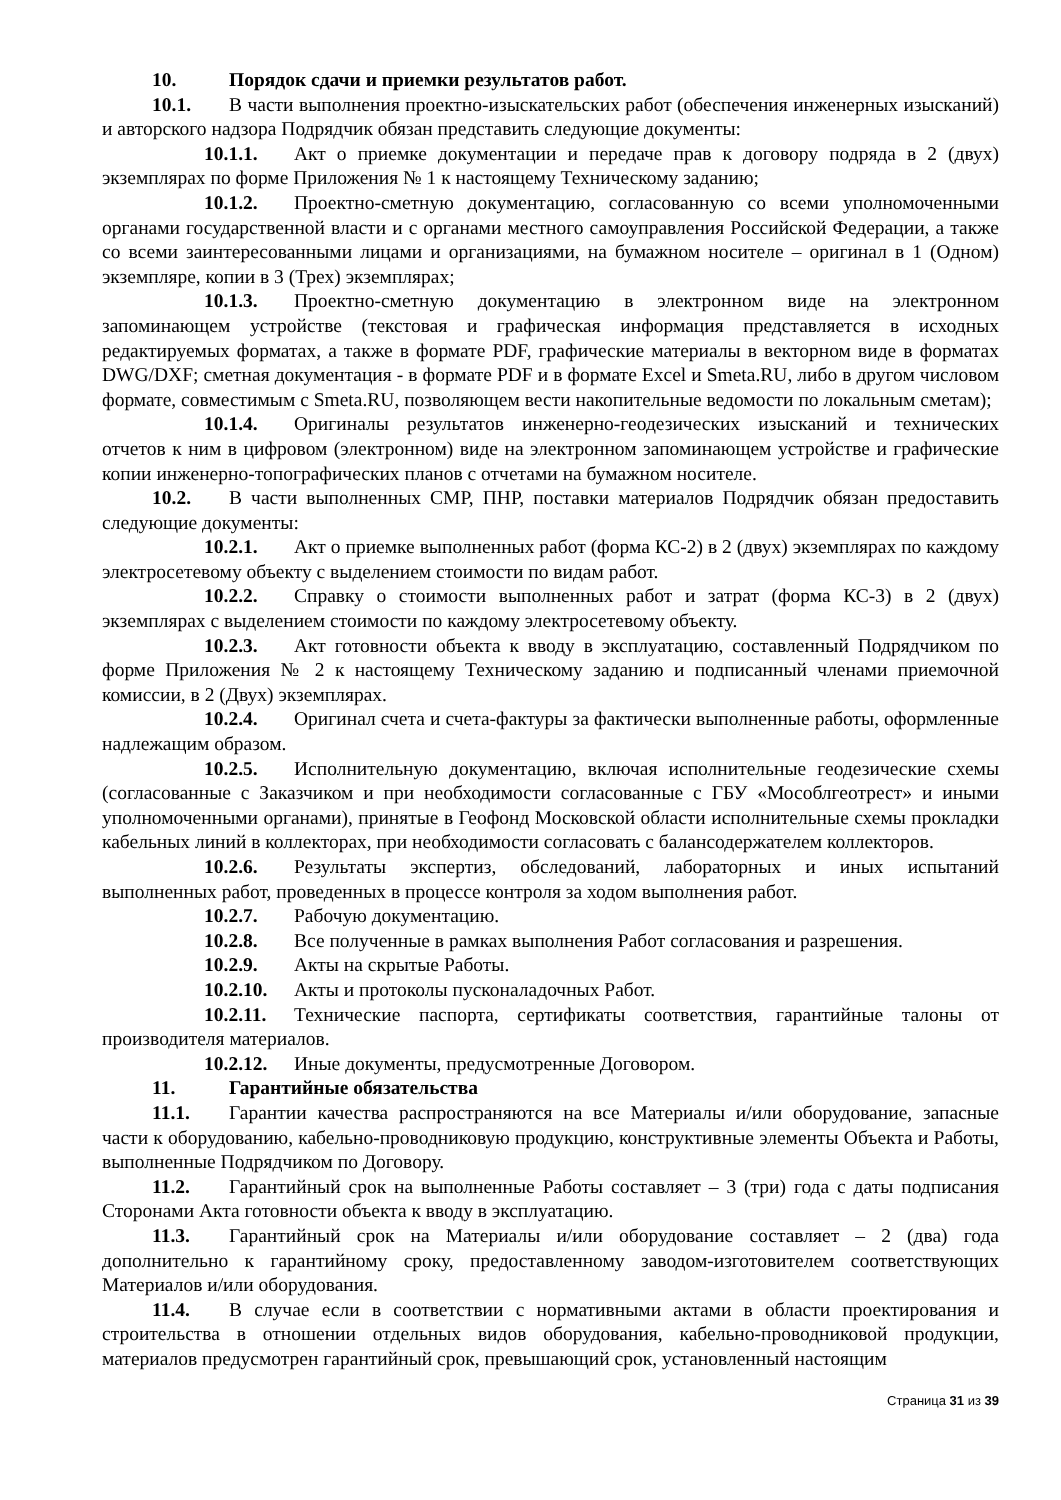10. Порядок сдачи и приемки результатов работ.
10.1. В части выполнения проектно-изыскательских работ (обеспечения инженерных изысканий) и авторского надзора Подрядчик обязан представить следующие документы:
10.1.1. Акт о приемке документации и передаче прав к договору подряда в 2 (двух) экземплярах по форме Приложения № 1 к настоящему Техническому заданию;
10.1.2. Проектно-сметную документацию, согласованную со всеми уполномоченными органами государственной власти и с органами местного самоуправления Российской Федерации, а также со всеми заинтересованными лицами и организациями, на бумажном носителе – оригинал в 1 (Одном) экземпляре, копии в 3 (Трех) экземплярах;
10.1.3. Проектно-сметную документацию в электронном виде на электронном запоминающем устройстве (текстовая и графическая информация представляется в исходных редактируемых форматах, а также в формате PDF, графические материалы в векторном виде в форматах DWG/DXF; сметная документация - в формате PDF и в формате Excel и Smeta.RU, либо в другом числовом формате, совместимым с Smeta.RU, позволяющем вести накопительные ведомости по локальным сметам);
10.1.4. Оригиналы результатов инженерно-геодезических изысканий и технических отчетов к ним в цифровом (электронном) виде на электронном запоминающем устройстве и графические копии инженерно-топографических планов с отчетами на бумажном носителе.
10.2. В части выполненных СМР, ПНР, поставки материалов Подрядчик обязан предоставить следующие документы:
10.2.1. Акт о приемке выполненных работ (форма КС-2) в 2 (двух) экземплярах по каждому электросетевому объекту с выделением стоимости по видам работ.
10.2.2. Справку о стоимости выполненных работ и затрат (форма КС-3) в 2 (двух) экземплярах с выделением стоимости по каждому электросетевому объекту.
10.2.3. Акт готовности объекта к вводу в эксплуатацию, составленный Подрядчиком по форме Приложения № 2 к настоящему Техническому заданию и подписанный членами приемочной комиссии, в 2 (Двух) экземплярах.
10.2.4. Оригинал счета и счета-фактуры за фактически выполненные работы, оформленные надлежащим образом.
10.2.5. Исполнительную документацию, включая исполнительные геодезические схемы (согласованные с Заказчиком и при необходимости согласованные с ГБУ «Мособлгеотрест» и иными уполномоченными органами), принятые в Геофонд Московской области исполнительные схемы прокладки кабельных линий в коллекторах, при необходимости согласовать с балансодержателем коллекторов.
10.2.6. Результаты экспертиз, обследований, лабораторных и иных испытаний выполненных работ, проведенных в процессе контроля за ходом выполнения работ.
10.2.7. Рабочую документацию.
10.2.8. Все полученные в рамках выполнения Работ согласования и разрешения.
10.2.9. Акты на скрытые Работы.
10.2.10. Акты и протоколы пусконаладочных Работ.
10.2.11. Технические паспорта, сертификаты соответствия, гарантийные талоны от производителя материалов.
10.2.12. Иные документы, предусмотренные Договором.
11. Гарантийные обязательства
11.1. Гарантии качества распространяются на все Материалы и/или оборудование, запасные части к оборудованию, кабельно-проводниковую продукцию, конструктивные элементы Объекта и Работы, выполненные Подрядчиком по Договору.
11.2. Гарантийный срок на выполненные Работы составляет – 3 (три) года с даты подписания Сторонами Акта готовности объекта к вводу в эксплуатацию.
11.3. Гарантийный срок на Материалы и/или оборудование составляет – 2 (два) года дополнительно к гарантийному сроку, предоставленному заводом-изготовителем соответствующих Материалов и/или оборудования.
11.4. В случае если в соответствии с нормативными актами в области проектирования и строительства в отношении отдельных видов оборудования, кабельно-проводниковой продукции, материалов предусмотрен гарантийный срок, превышающий срок, установленный настоящим
Страница 31 из 39